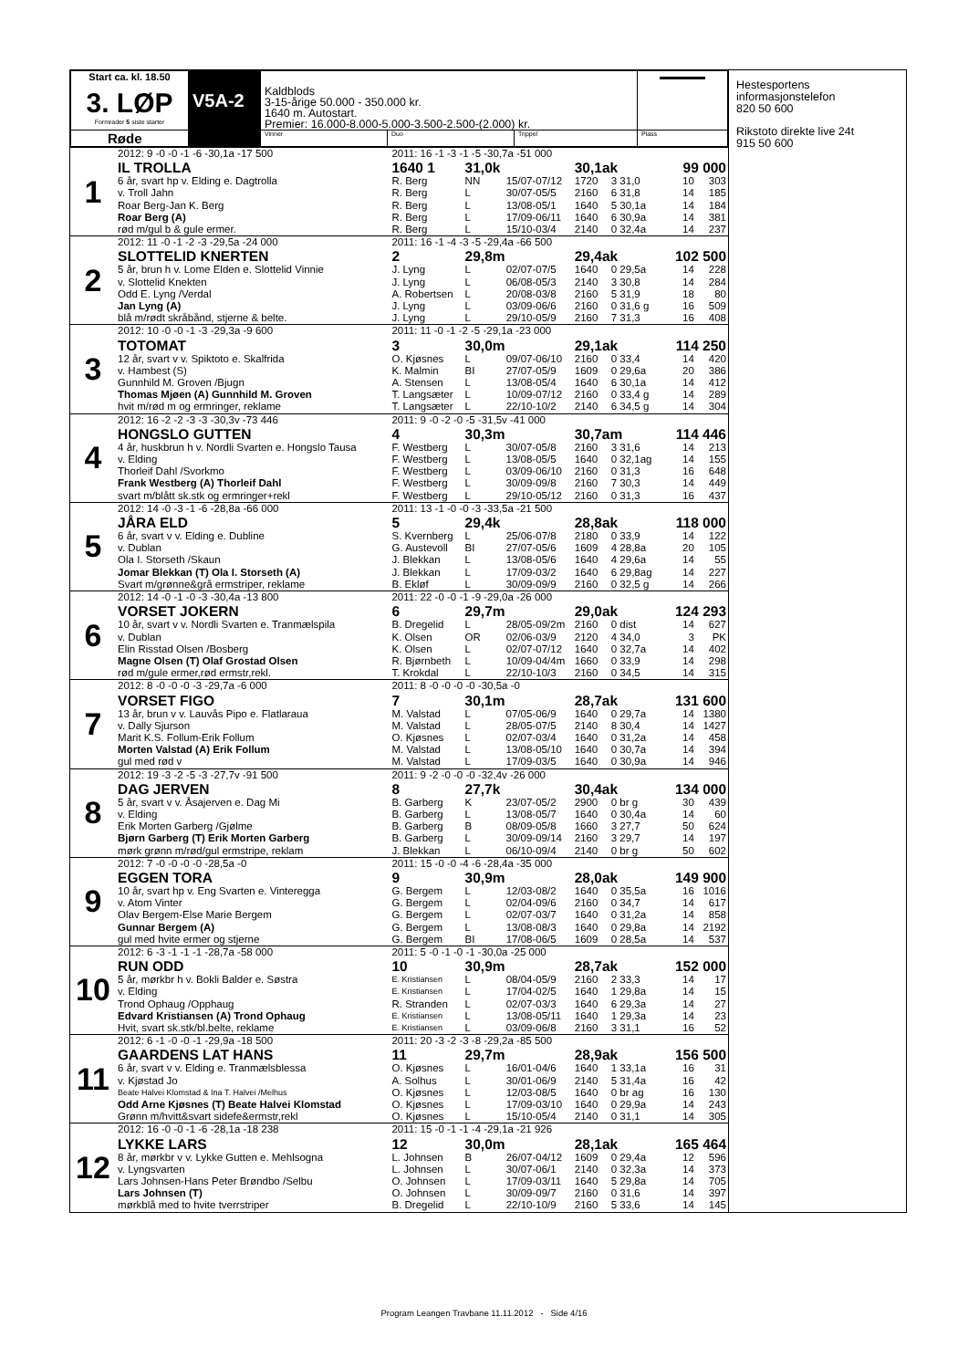| Start ca. kl. 18.50 3. LØP Formrader 5 siste starter | V5A-2 | Kaldblods 3-15-årige 50.000 - 350.000 kr. 1640 m. Autostart. Premier: 16.000-8.000-5.000-3.500-2.500-(2.000) kr. | | | ▬▬▬▬▬ |
| Røde | | Vinner | Duo | Trippel | Plass |
| 1 | 2012: 9 -0 -0 -1 -6 -30,1a -17 500 | 2011: 16 -1 -3 -1 -5 -30,7a -51 000 | | | | | | |
| | IL TROLLA | 1640 1 | 31,0k | | 30,1ak | | 99 000 | |
| | 6 år, svart hp v. Elding e. Dagtrolla | R. Berg | NN | 15/07-07/12 | 1720 | 3 31,0 | 10 | 303 |
| | v. Troll Jahn | R. Berg | L | 30/07-05/5 | 2160 | 6 31,8 | 14 | 185 |
| | Roar Berg-Jan K. Berg | R. Berg | L | 13/08-05/1 | 1640 | 5 30,1a | 14 | 184 |
| | Roar Berg (A) | R. Berg | L | 17/09-06/11 | 1640 | 6 30,9a | 14 | 381 |
| | rød m/gul b & gule ermer. | R. Berg | L | 15/10-03/4 | 2140 | 0 32,4a | 14 | 237 |
| 2 | 2012: 11 -0 -1 -2 -3 -29,5a -24 000 | 2011: 16 -1 -4 -3 -5 -29,4a -66 500 | | | | | | |
| | SLOTTELID KNERTEN | 2 | 29,8m | | 29,4ak | | 102 500 | |
| | 5 år, brun h v. Lome Elden e. Slottelid Vinnie | J. Lyng | L | 02/07-07/5 | 1640 | 0 29,5a | 14 | 228 |
| | v. Slottelid Knekten | J. Lyng | L | 06/08-05/3 | 2140 | 3 30,8 | 14 | 284 |
| | Odd E. Lyng /Verdal | A. Robertsen | L | 20/08-03/8 | 2160 | 5 31,9 | 18 | 80 |
| | Jan Lyng (A) | J. Lyng | L | 03/09-06/6 | 2160 | 0 31,6 g | 16 | 509 |
| | blå m/rødt skråbånd, stjerne & belte. | J. Lyng | L | 29/10-05/9 | 2160 | 7 31,3 | 16 | 408 |
| 3 | 2012: 10 -0 -0 -1 -3 -29,3a -9 600 | 2011: 11 -0 -1 -2 -5 -29,1a -23 000 | | | | | | |
| | TOTOMAT | 3 | 30,0m | | 29,1ak | | 114 250 | |
| | 12 år, svart v v. Spiktoto e. Skalfrida | O. Kjøsnes | L | 09/07-06/10 | 2160 | 0 33,4 | 14 | 420 |
| | v. Hambest (S) | K. Malmin | BI | 27/07-05/9 | 1609 | 0 29,6a | 20 | 386 |
| | Gunnhild M. Groven /Bjugn | A. Stensen | L | 13/08-05/4 | 1640 | 6 30,1a | 14 | 412 |
| | Thomas Mjøen (A) Gunnhild M. Groven | T. Langsæter | L | 10/09-07/12 | 2160 | 0 33,4 g | 14 | 289 |
| | hvit m/rød m og ermringer, reklame | T. Langsæter | L | 22/10-10/2 | 2140 | 6 34,5 g | 14 | 304 |
| 4 | 2012: 16 -2 -2 -3 -3 -30,3v -73 446 | 2011: 9 -0 -2 -0 -5 -31,5v -41 000 | | | | | | |
| | HONGSLO GUTTEN | 4 | 30,3m | | 30,7am | | 114 446 | |
| | 4 år, huskbrun h v. Nordli Svarten e. Hongslo Tausa | F. Westberg | L | 30/07-05/8 | 2160 | 3 31,6 | 14 | 213 |
| | v. Elding | F. Westberg | L | 13/08-05/5 | 1640 | 0 32,1ag | 14 | 155 |
| | Thorleif Dahl /Svorkmo | F. Westberg | L | 03/09-06/10 | 2160 | 0 31,3 | 16 | 648 |
| | Frank Westberg (A) Thorleif Dahl | F. Westberg | L | 30/09-09/8 | 2160 | 7 30,3 | 14 | 449 |
| | svart m/blått sk.stk og ermringer+rekl | F. Westberg | L | 29/10-05/12 | 2160 | 0 31,3 | 16 | 437 |
| 5 | 2012: 14 -0 -3 -1 -6 -28,8a -66 000 | 2011: 13 -1 -0 -0 -3 -33,5a -21 500 | | | | | | |
| | JÅRA ELD | 5 | 29,4k | | 28,8ak | | 118 000 | |
| | 6 år, svart v v. Elding e. Dubline | S. Kvernberg | L | 25/06-07/8 | 2180 | 0 33,9 | 14 | 122 |
| | v. Dublan | G. Austevoll | BI | 27/07-05/6 | 1609 | 4 28,8a | 20 | 105 |
| | Ola I. Storseth /Skaun | J. Blekkan | L | 13/08-05/6 | 1640 | 4 29,6a | 14 | 55 |
| | Jomar Blekkan (T) Ola I. Storseth (A) | J. Blekkan | L | 17/09-03/2 | 1640 | 6 29,8ag | 14 | 227 |
| | Svart m/grønne&grå ermstriper, reklame | B. Ekløf | L | 30/09-09/9 | 2160 | 0 32,5 g | 14 | 266 |
| 6 | 2012: 14 -0 -1 -0 -3 -30,4a -13 800 | 2011: 22 -0 -0 -1 -9 -29,0a -26 000 | | | | | | |
| | VORSET JOKERN | 6 | 29,7m | | 29,0ak | | 124 293 | |
| | 10 år, svart v v. Nordli Svarten e. Tranmælspila | B. Dregelid | L | 28/05-09/2m | 2160 | 0 dist | 14 | 627 |
| | v. Dublan | K. Olsen | OR | 02/06-03/9 | 2120 | 4 34,0 | 3 | PK |
| | Elin Risstad Olsen /Bosberg | K. Olsen | L | 02/07-07/12 | 1640 | 0 32,7a | 14 | 402 |
| | Magne Olsen (T) Olaf Grostad Olsen | R. Bjørnbeth | L | 10/09-04/4m | 1660 | 0 33,9 | 14 | 298 |
| | rød m/gule ermer,rød ermstr,rekl. | T. Krokdal | L | 22/10-10/3 | 2160 | 0 34,5 | 14 | 315 |
| 7 | 2012: 8 -0 -0 -0 -3 -29,7a -6 000 | 2011: 8 -0 -0 -0 -0 -30,5a -0 | | | | | | |
| | VORSET FIGO | 7 | 30,1m | | 28,7ak | | 131 600 | |
| | 13 år, brun v v. Lauvås Pipo e. Flatlaraua | M. Valstad | L | 07/05-06/9 | 1640 | 0 29,7a | 14 | 1380 |
| | v. Dally Sjurson | M. Valstad | L | 28/05-07/5 | 2140 | 8 30,4 | 14 | 1427 |
| | Marit K.S. Follum-Erik Follum | O. Kjøsnes | L | 02/07-03/4 | 1640 | 0 31,2a | 14 | 458 |
| | Morten Valstad (A) Erik Follum | M. Valstad | L | 13/08-05/10 | 1640 | 0 30,7a | 14 | 394 |
| | gul med rød v | M. Valstad | L | 17/09-03/5 | 1640 | 0 30,9a | 14 | 946 |
| 8 | 2012: 19 -3 -2 -5 -3 -27,7v -91 500 | 2011: 9 -2 -0 -0 -0 -32,4v -26 000 | | | | | | |
| | DAG JERVEN | 8 | 27,7k | | 30,4ak | | 134 000 | |
| | 5 år, svart v v. Åsajerven e. Dag Mi | B. Garberg | K | 23/07-05/2 | 2900 | 0 br g | 30 | 439 |
| | v. Elding | B. Garberg | L | 13/08-05/7 | 1640 | 0 30,4a | 14 | 60 |
| | Erik Morten Garberg /Gjølme | B. Garberg | B | 08/09-05/8 | 1660 | 3 27,7 | 50 | 624 |
| | Bjørn Garberg (T) Erik Morten Garberg | B. Garberg | L | 30/09-09/14 | 2160 | 3 29,7 | 14 | 197 |
| | mørk grønn m/rød/gul ermstripe, reklam | J. Blekkan | L | 06/10-09/4 | 2140 | 0 br g | 50 | 602 |
| 9 | 2012: 7 -0 -0 -0 -0 -28,5a -0 | 2011: 15 -0 -0 -4 -6 -28,4a -35 000 | | | | | | |
| | EGGEN TORA | 9 | 30,9m | | 28,0ak | | 149 900 | |
| | 10 år, svart hp v. Eng Svarten e. Vinteregga | G. Bergem | L | 12/03-08/2 | 1640 | 0 35,5a | 16 | 1016 |
| | v. Atom Vinter | G. Bergem | L | 02/04-09/6 | 2160 | 0 34,7 | 14 | 617 |
| | Olav Bergem-Else Marie Bergem | G. Bergem | L | 02/07-03/7 | 1640 | 0 31,2a | 14 | 858 |
| | Gunnar Bergem (A) | G. Bergem | L | 13/08-08/3 | 1640 | 0 29,8a | 14 | 2192 |
| | gul med hvite ermer og stjerne | G. Bergem | BI | 17/08-06/5 | 1609 | 0 28,5a | 14 | 537 |
| 10 | 2012: 6 -3 -1 -1 -1 -28,7a -58 000 | 2011: 5 -0 -1 -0 -1 -30,0a -25 000 | | | | | | |
| | RUN ODD | 10 | 30,9m | | 28,7ak | | 152 000 | |
| | 5 år, mørkbr h v. Bokli Balder e. Søstra | E. Kristiansen | L | 08/04-05/9 | 2160 | 2 33,3 | 14 | 17 |
| | v. Elding | E. Kristiansen | L | 17/04-02/5 | 1640 | 1 29,8a | 14 | 15 |
| | Trond Ophaug /Opphaug | R. Stranden | L | 02/07-03/3 | 1640 | 6 29,3a | 14 | 27 |
| | Edvard Kristiansen (A) Trond Ophaug | E. Kristiansen | L | 13/08-05/11 | 1640 | 1 29,3a | 14 | 23 |
| | Hvit, svart sk.stk/bl.belte, reklame | E. Kristiansen | L | 03/09-06/8 | 2160 | 3 31,1 | 16 | 52 |
| 11 | 2012: 6 -1 -0 -0 -1 -29,9a -18 500 | 2011: 20 -3 -2 -3 -8 -29,2a -85 500 | | | | | | |
| | GAARDENS LAT HANS | 11 | 29,7m | | 28,9ak | | 156 500 | |
| | 6 år, svart v v. Elding e. Tranmælsblessa | O. Kjøsnes | L | 16/01-04/6 | 1640 | 1 33,1a | 16 | 31 |
| | v. Kjøstad Jo | A. Solhus | L | 30/01-06/9 | 2140 | 5 31,4a | 16 | 42 |
| | Beate Halvei Klomstad & Ina T. Halvei /Melhus | O. Kjøsnes | L | 12/03-08/5 | 1640 | 0 br ag | 16 | 130 |
| | Odd Arne Kjøsnes (T) Beate Halvei Klomstad | O. Kjøsnes | L | 17/09-03/10 | 1640 | 0 29,9a | 14 | 243 |
| | Grønn m/hvitt&svart sidefe&ermstr,rekl | O. Kjøsnes | L | 15/10-05/4 | 2140 | 0 31,1 | 14 | 305 |
| 12 | 2012: 16 -0 -0 -1 -6 -28,1a -18 238 | 2011: 15 -0 -1 -1 -4 -29,1a -21 926 | | | | | | |
| | LYKKE LARS | 12 | 30,0m | | 28,1ak | | 165 464 | |
| | 8 år, mørkbr v v. Lykke Gutten e. Mehlsogna | L. Johnsen | B | 26/07-04/12 | 1609 | 0 29,4a | 12 | 596 |
| | v. Lyngsvarten | L. Johnsen | L | 30/07-06/1 | 2140 | 0 32,3a | 14 | 373 |
| | Lars Johnsen-Hans Peter Brøndbo /Selbu | O. Johnsen | L | 17/09-03/11 | 1640 | 5 29,8a | 14 | 705 |
| | Lars Johnsen (T) | O. Johnsen | L | 30/09-09/7 | 2160 | 0 31,6 | 14 | 397 |
| | mørkblå med to hvite tverrstriper | B. Dregelid | L | 22/10-10/9 | 2160 | 5 33,6 | 14 | 145 |
Hestesportens
informasjonstelefon
820 50 600
Rikstoto direkte live 24t
915 50 600
Program Leangen Travbane 11.11.2012 - Side 4/16